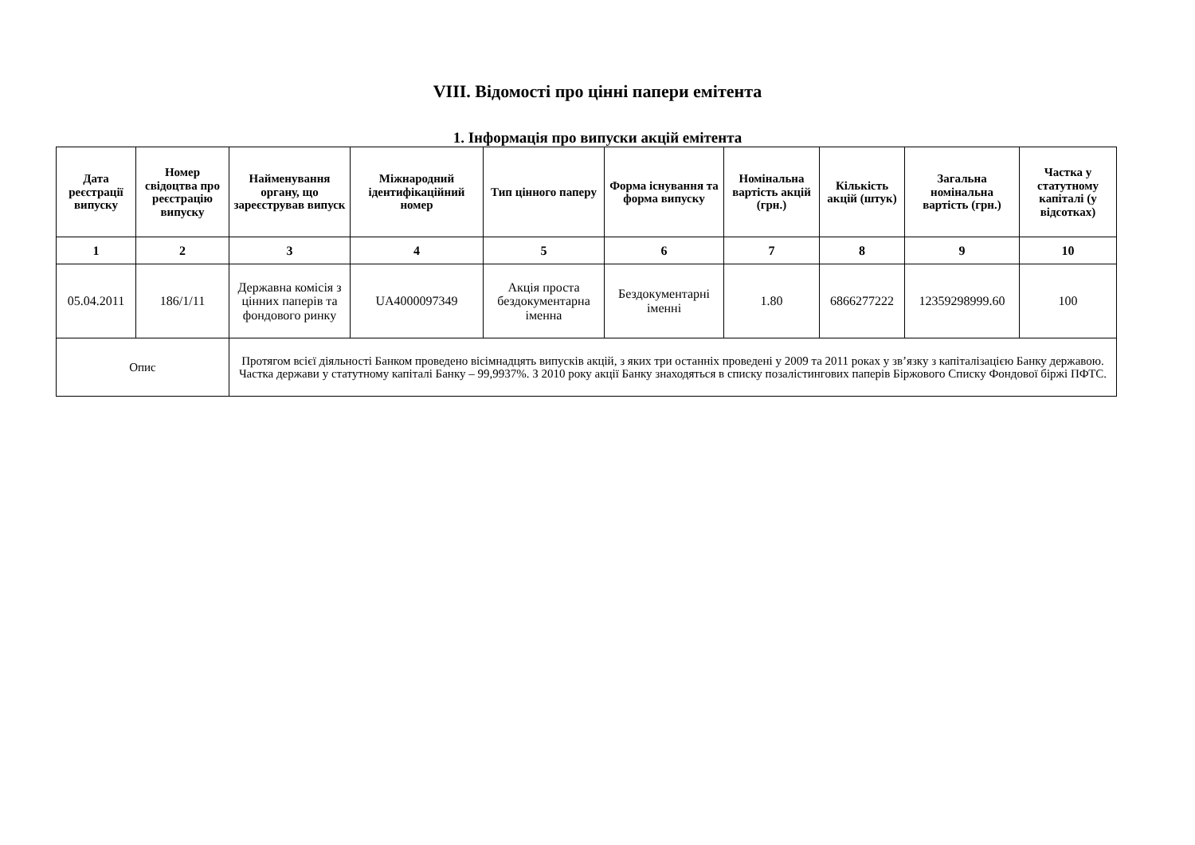VIII. Відомості про цінні папери емітента
1. Інформація про випуски акцій емітента
| Дата реєстрації випуску | Номер свідоцтва про реєстрацію випуску | Найменування органу, що зареєстрував випуск | Міжнародний ідентифікаційний номер | Тип цінного паперу | Форма існування та форма випуску | Номінальна вартість акцій (грн.) | Кількість акцій (штук) | Загальна номінальна вартість (грн.) | Частка у статутному капіталі (у відсотках) |
| --- | --- | --- | --- | --- | --- | --- | --- | --- | --- |
| 1 | 2 | 3 | 4 | 5 | 6 | 7 | 8 | 9 | 10 |
| 05.04.2011 | 186/1/11 | Державна комісія з цінних паперів та фондового ринку | UA4000097349 | Акція проста бездокументарна іменна | Бездокументарні іменні | 1.80 | 6866277222 | 12359298999.60 | 100 |
| Опис | | Протягом всієї діяльності Банком проведено вісімнадцять випусків акцій, з яких три останніх проведені у 2009 та 2011 роках у зв’язку з капіталізацією Банку державою. Частка держави у статутному капіталі Банку – 99,9937%. З 2010 року акції Банку знаходяться в списку позалістингових паперів Біржового Списку Фондової біржі ПФТС. | | | | | | | |